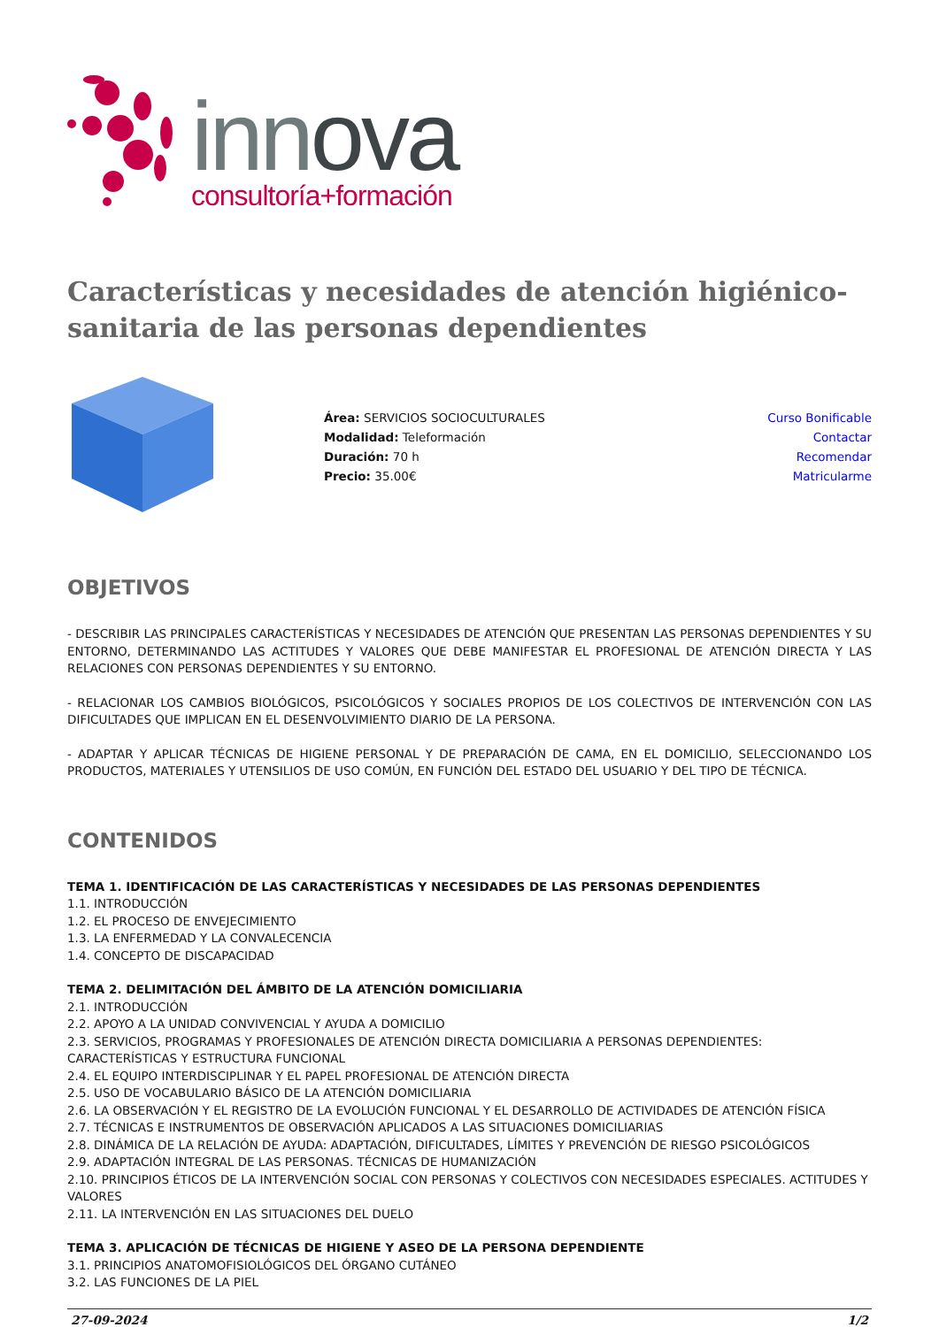innova
consultoría+formación
Características y necesidades de atención higiénico-sanitaria de las personas dependientes
Área: SERVICIOS SOCIOCULTURALES
Modalidad: Teleformación
Duración: 70 h
Precio: 35.00€
Curso Bonificable
Contactar
Recomendar
Matricularme
OBJETIVOS
- DESCRIBIR LAS PRINCIPALES CARACTERÍSTICAS Y NECESIDADES DE ATENCIÓN QUE PRESENTAN LAS PERSONAS DEPENDIENTES Y SU ENTORNO, DETERMINANDO LAS ACTITUDES Y VALORES QUE DEBE MANIFESTAR EL PROFESIONAL DE ATENCIÓN DIRECTA Y LAS RELACIONES CON PERSONAS DEPENDIENTES Y SU ENTORNO.
- RELACIONAR LOS CAMBIOS BIOLÓGICOS, PSICOLÓGICOS Y SOCIALES PROPIOS DE LOS COLECTIVOS DE INTERVENCIÓN CON LAS DIFICULTADES QUE IMPLICAN EN EL DESENVOLVIMIENTO DIARIO DE LA PERSONA.
- ADAPTAR Y APLICAR TÉCNICAS DE HIGIENE PERSONAL Y DE PREPARACIÓN DE CAMA, EN EL DOMICILIO, SELECCIONANDO LOS PRODUCTOS, MATERIALES Y UTENSILIOS DE USO COMÚN, EN FUNCIÓN DEL ESTADO DEL USUARIO Y DEL TIPO DE TÉCNICA.
CONTENIDOS
TEMA 1. IDENTIFICACIÓN DE LAS CARACTERÍSTICAS Y NECESIDADES DE LAS PERSONAS DEPENDIENTES
1.1. INTRODUCCIÓN
1.2. EL PROCESO DE ENVEJECIMIENTO
1.3. LA ENFERMEDAD Y LA CONVALECENCIA
1.4. CONCEPTO DE DISCAPACIDAD
TEMA 2. DELIMITACIÓN DEL ÁMBITO DE LA ATENCIÓN DOMICILIARIA
2.1. INTRODUCCIÓN
2.2. APOYO A LA UNIDAD CONVIVENCIAL Y AYUDA A DOMICILIO
2.3. SERVICIOS, PROGRAMAS Y PROFESIONALES DE ATENCIÓN DIRECTA DOMICILIARIA A PERSONAS DEPENDIENTES: CARACTERÍSTICAS Y ESTRUCTURA FUNCIONAL
2.4. EL EQUIPO INTERDISCIPLINAR Y EL PAPEL PROFESIONAL DE ATENCIÓN DIRECTA
2.5. USO DE VOCABULARIO BÁSICO DE LA ATENCIÓN DOMICILIARIA
2.6. LA OBSERVACIÓN Y EL REGISTRO DE LA EVOLUCIÓN FUNCIONAL Y EL DESARROLLO DE ACTIVIDADES DE ATENCIÓN FÍSICA
2.7. TÉCNICAS E INSTRUMENTOS DE OBSERVACIÓN APLICADOS A LAS SITUACIONES DOMICILIARIAS
2.8. DINÁMICA DE LA RELACIÓN DE AYUDA: ADAPTACIÓN, DIFICULTADES, LÍMITES Y PREVENCIÓN DE RIESGO PSICOLÓGICOS
2.9. ADAPTACIÓN INTEGRAL DE LAS PERSONAS. TÉCNICAS DE HUMANIZACIÓN
2.10. PRINCIPIOS ÉTICOS DE LA INTERVENCIÓN SOCIAL CON PERSONAS Y COLECTIVOS CON NECESIDADES ESPECIALES. ACTITUDES Y VALORES
2.11. LA INTERVENCIÓN EN LAS SITUACIONES DEL DUELO
TEMA 3. APLICACIÓN DE TÉCNICAS DE HIGIENE Y ASEO DE LA PERSONA DEPENDIENTE
3.1. PRINCIPIOS ANATOMOFISIOLÓGICOS DEL ÓRGANO CUTÁNEO
3.2. LAS FUNCIONES DE LA PIEL
27-09-2024 1/2